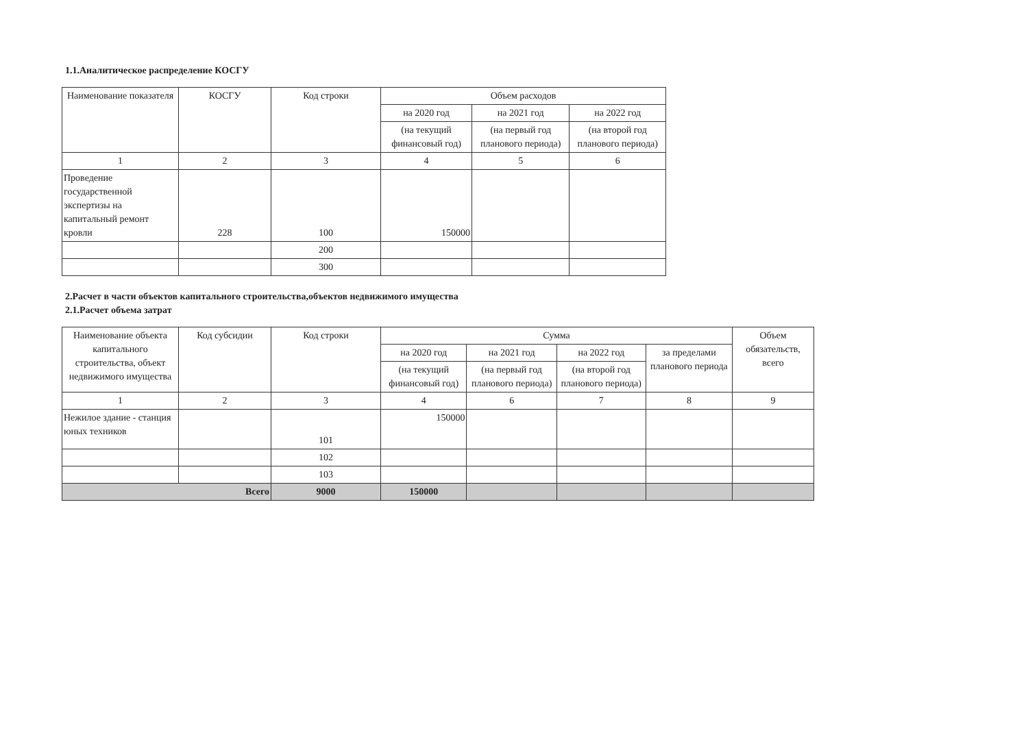1.1.Аналитическое распределение КОСГУ
| Наименование показателя | КОСГУ | Код строки | Объем расходов | | |
| --- | --- | --- | --- | --- | --- |
| | | | на 2020 год | на 2021 год | на 2022 год |
| | | | (на текущий финансовый год) | (на первый год планового периода) | (на второй год планового периода) |
| 1 | 2 | 3 | 4 | 5 | 6 |
| Проведение государственной экспертизы на капитальный ремонт кровли | 228 | 100 | 150000 | | |
| | | 200 | | | |
| | | 300 | | | |
2.Расчет в части объектов капитального строительства,объектов недвижимого имущества
2.1.Расчет объема затрат
| Наименование объекта капитального строительства, объект недвижимого имущества | Код субсидии | Код строки | Сумма | | | | Объем обязательств, всего |
| --- | --- | --- | --- | --- | --- | --- | --- |
| | | | на 2020 год | на 2021 год | на 2022 год | за пределами планового периода | |
| | | | (на текущий финансовый год) | (на первый год планового периода) | (на второй год планового периода) | | |
| 1 | 2 | 3 | 4 | 6 | 7 | 8 | 9 |
| Нежилое здание - станция юных техников | | 101 | 150000 | | | | |
| | | 102 | | | | | |
| | | 103 | | | | | |
| Всего | | 9000 | 150000 | | | | |